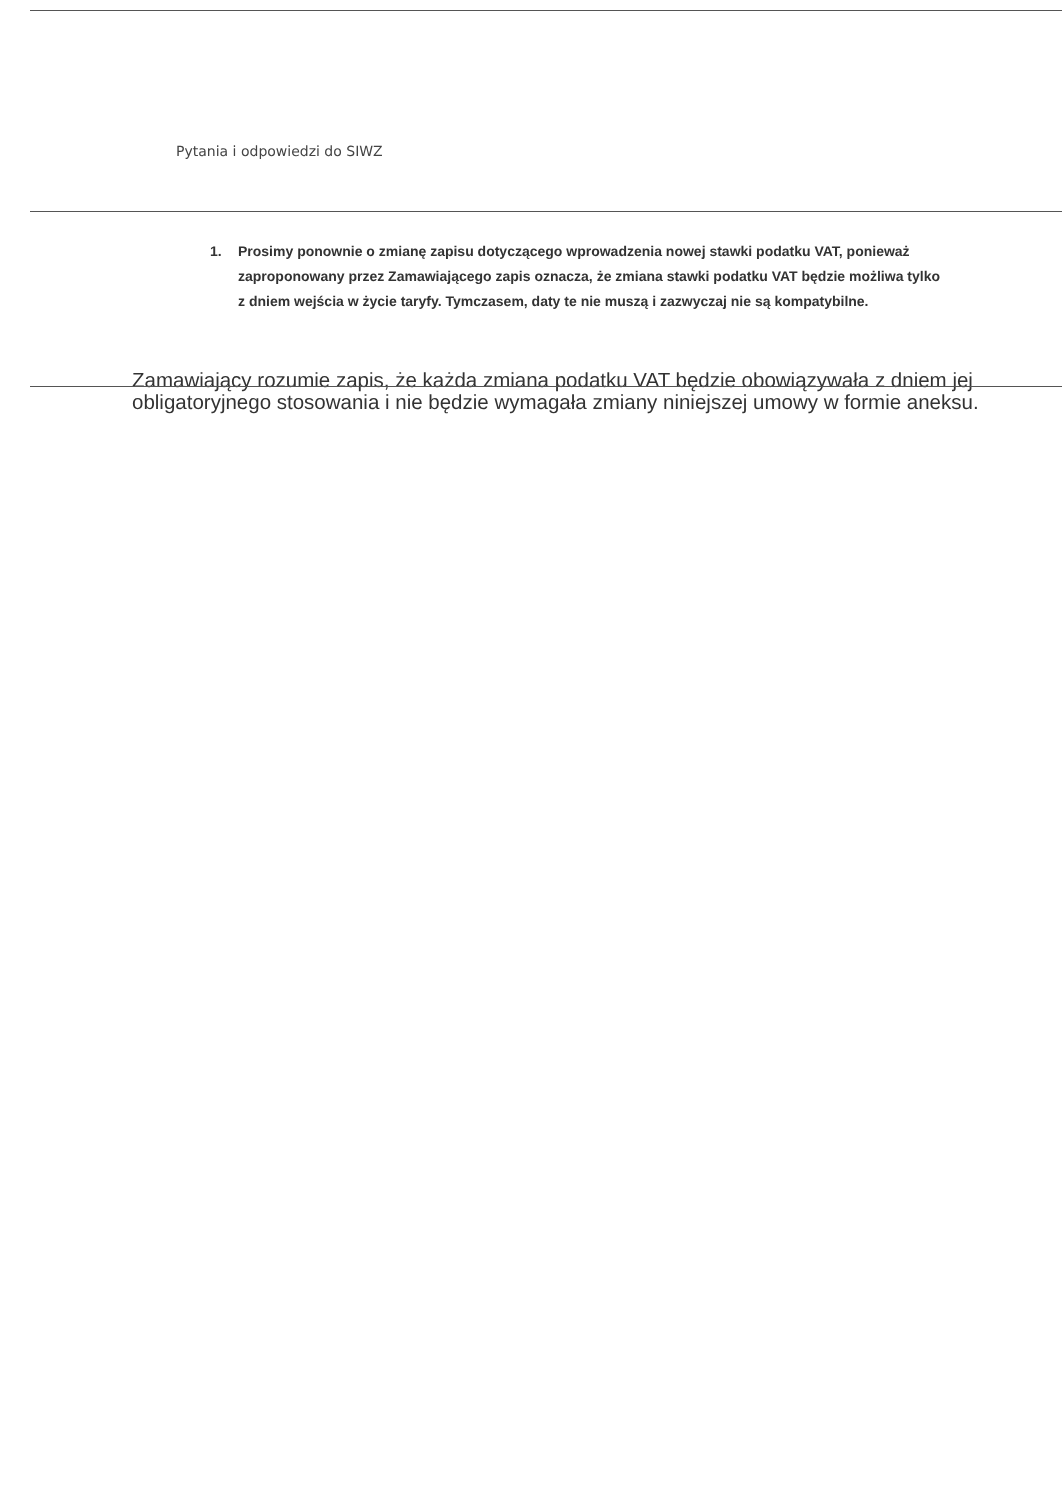Pytania i odpowiedzi do SIWZ
1. Prosimy ponownie o zmianę zapisu dotyczącego wprowadzenia nowej stawki podatku VAT, ponieważ zaproponowany przez Zamawiającego zapis oznacza, że zmiana stawki podatku VAT będzie możliwa tylko z dniem wejścia w życie taryfy. Tymczasem, daty te nie muszą i zazwyczaj nie są kompatybilne.
Zamawiający rozumie zapis, że każda zmiana podatku VAT będzie obowiązywała z dniem jej obligatoryjnego stosowania i nie będzie wymagała zmiany niniejszej umowy w formie aneksu.